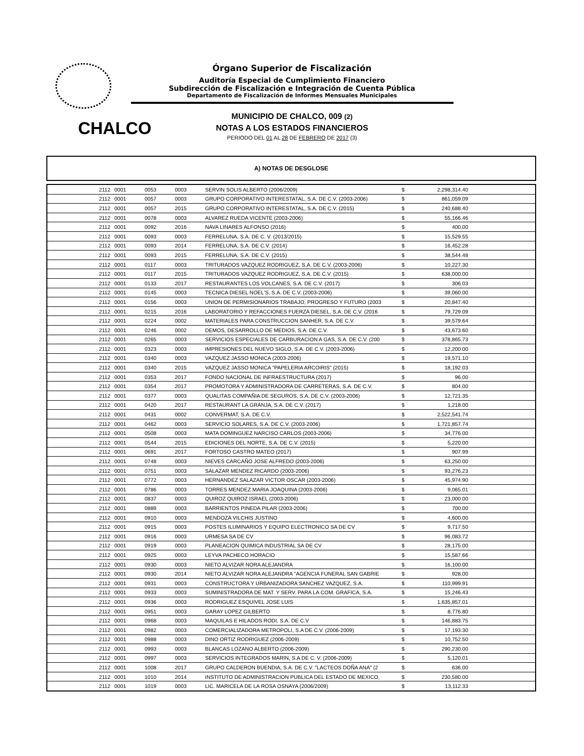Órgano Superior de Fiscalización
Auditoría Especial de Cumplimiento Financiero
Subdirección de Fiscalización e Integración de Cuenta Pública
Departamento de Fiscalización de Informes Mensuales Municipales
CHALCO
MUNICIPIO DE CHALCO, 009 (2)
NOTAS A LOS ESTADOS FINANCIEROS
PERIODO DEL 01 AL 28 DE FEBRERO DE 2017 (3)
A) NOTAS DE DESGLOSE
| 2112 | 0001 | 0053 | 0003 | SERVIN SOLIS ALBERTO (2006/2009) | $ | 2,298,314.40 | |
| 2112 | 0001 | 0057 | 0003 | GRUPO CORPORATIVO INTERESTATAL, S.A. DE C.V. (2003-2006) | $ | 861,059.09 | |
| 2112 | 0001 | 0057 | 2015 | GRUPO CORPORATIVO INTERESTATAL, S.A. DE C.V. (2015) | $ | 240,688.40 | |
| 2112 | 0001 | 0078 | 0003 | ALVAREZ RUEDA VICENTE (2003-2006) | $ | 55,166.46 | |
| 2112 | 0001 | 0092 | 2016 | NAVA LINARES ALFONSO (2016) | $ | 400.00 | |
| 2112 | 0001 | 0093 | 0003 | FERRELUNA, S.A. DE C. V. (2013/2015) | $ | 15,529.55 | |
| 2112 | 0001 | 0093 | 2014 | FERRELUNA, S.A. DE C.V. (2014) | $ | 16,452.28 | |
| 2112 | 0001 | 0093 | 2015 | FERRELUNA, S.A. DE C.V. (2015) | $ | 38,544.48 | |
| 2112 | 0001 | 0117 | 0003 | TRITURADOS VAZQUEZ RODRIGUEZ, S.A. DE C.V. (2003-2006) | $ | 10,227.30 | |
| 2112 | 0001 | 0117 | 2015 | TRITURADOS VAZQUEZ RODRIGUEZ, S.A. DE C.V. (2015) | $ | 638,000.00 | |
| 2112 | 0001 | 0133 | 2017 | RESTAURANTES LOS VOLCANES, S.A. DE C.V. (2017) | $ | 306.03 | |
| 2112 | 0001 | 0145 | 0003 | TECNICA DIESEL NOEL'S, S.A. DE C.V. (2003-2006) | $ | 39,060.00 | |
| 2112 | 0001 | 0156 | 0003 | UNION DE PERMISIONARIOS TRABAJO, PROGRESO Y FUTURO (2003 | $ | 20,847.40 | |
| 2112 | 0001. | 0215 | 2016 | LABORATORIO Y REFACCIONES FUERZA DIESEL, S.A. DE C.V. (2016 | $ | 79,729.09 | |
| 2112 | 0001 | 0224 | 0002 | MATERIALES PARA CONSTRUCCION SANHER, S.A. DE C.V. | $ | 39,579.64 | |
| 2112 | 0001 | 0246 | 0002 | DEMOS, DESARROLLO DE MEDIOS, S.A. DE C.V. | $ | 43,673.60 | |
| 2112 | 0001 | 0265 | 0003 | SERVICIOS ESPECIALES DE CARBURACION A GAS, S.A. DE C.V. (200 | $ | 378,865.73 | |
| 2112 | 0001 | 0323 | 0003 | IMPRESIONES DEL NUEVO SIGLO, S.A. DE C.V. (2003-2006) | $ | 12,200.00 | |
| 2112 | 0001 | 0340 | 0003 | VAZQUEZ JASSO MONICA (2003-2006) | $ | 19,571.10 | |
| 2112 | 0001 | 0340 | 2015 | VAZQUEZ JASSO MONICA "PAPELERIA ARCOIRIS" (2015) | $ | 18,192.03 | |
| 2112 | 0001 | 0353 | 2017 | FONDO NACIONAL DE INFRAESTRUCTURA (2017) | $ | 96.00 | |
| 2112 | 0001 | 0354 | 2017 | PROMOTORA Y ADMINISTRADORA DE CARRETERAS, S.A. DE C.V. | $ | 804.00 | |
| 2112 | 0001 | 0377 | 0003 | QUALITAS COMPAÑIA DE SEGUROS, S.A. DE C.V. (2003-2006) | $ | 12,721.35 | |
| 2112 | 0001 | 0420 | 2017 | RESTAURANT LA GRANJA, S.A. DE C.V. (2017) | $ | 1,218.00 | |
| 2112 | 0001 | 0431 | 0002 | CONVERMAT, S.A. DE C.V. | $ | 2,522,541.74 | |
| 2112 | 0001 | 0462 | 0003 | SERVICIO SOLARES, S.A. DE C.V. (2003-2006) | $ | 1,721,857.74 | |
| 2112 | 0001 | 0508 | 0003 | MATA DOMINGUEZ NARCISO CARLOS (2003-2006) | $ | 34,776.00 | |
| 2112 | 0001 | 0544 | 2015 | EDICIONES DEL NORTE, S.A. DE C.V. (2015) | $ | 5,220.00 | |
| 2112 | 0001 | 0691 | 2017 | FORTOSO CASTRO MATEO (2017) | $ | 907.99 | |
| 2112 | 0001 | 0748 | 0003 | NIEVES CARCAÑO JOSE ALFREDO (2003-2006) | $ | 63,250.00 | |
| 2112 | 0001 | 0751 | 0003 | SALAZAR MENDEZ RICARDO (2003-2006) | $ | 93,276.23 | |
| 2112 | 0001 | 0772 | 0003 | HERNANDEZ SALAZAR VICTOR OSCAR (2003-2006) | $ | 45,974.90 | |
| 2112 | 0001 | 0786 | 0003 | TORRES MENDEZ MARIA JOAQUINA (2003-2006) | $ | 9,065.01 | |
| 2112 | 0001 | 0837 | 0003 | QUIROZ QUIROZ ISRAEL (2003-2006) | $ | 23,000.00 | |
| 2112 | 0001 | 0889 | 0003 | BARRIENTOS PINEDA PILAR (2003-2006) | $ | 700.00 | |
| 2112 | 0001 | 0910 | 0003 | MENDOZA VILCHIS JUSTINO | $ | 4,600.00 | |
| 2112 | 0001 | 0915 | 0003 | POSTES ILUMINARIOS Y EQUIPO ELECTRONICO SA DE CV | $ | 9,717.50 | |
| 2112 | 0001 | 0916 | 0003 | URMESA SA DE CV | $ | 96,083.72 | |
| 2112 | 0001 | 0919 | 0003 | PLANEACION QUIMICA INDUSTRIAL SA DE CV | $ | 28,175.00 | |
| 2112 | 0001 | 0925 | 0003 | LEYVA PACHECO HORACIO | $ | 15,587.66 | |
| 2112 | 0001 | 0930 | 0003 | NIETO ALVIZAR NORA ALEJANDRA | $ | 16,100.00 | |
| 2112 | 0001 | 0930 | 2014 | NIETO ALVIZAR NORA ALEJANDRA "AGENCIA FUNERAL SAN GABRIE | $ | 928.00 | |
| 2112 | 0001 | 0931 | 0003 | CONSTRUCTORA Y URBANIZADORA SANCHEZ VAZQUEZ, S.A. | $ | 110,999.91 | |
| 2112 | 0001 | 0933 | 0003 | SUMINISTRADORA DE MAT. Y SERV. PARA LA COM. GRAFICA, S.A. | $ | 15,246.43 | |
| 2112 | 0001 | 0936 | 0003 | RODRIGUEZ ESQUIVEL JOSE LUIS | $ | 1,635,857.01 | |
| 2112 | 0001 | 0951 | 0003 | GARAY LOPEZ GILBERTO | $ | 8,776.80 | |
| 2112 | 0001 | 0968 | 0003 | MAQUILAS E HILADOS RODI, S.A. DE C.V | $ | 146,883.75 | |
| 2112 | 0001 | 0982 | 0003 | COMERCIALIZADORA METROPOLI, S.A DE C.V. (2006-2009) | $ | 17,193.30 | |
| 2112 | 0001 | 0988 | 0003 | DINO ORTIZ RODRIGUEZ (2006-2009) | $ | 10,752.50 | |
| 2112 | 0001 | 0993 | 0003 | BLANCAS LOZANO ALBERTO (2006-2009) | $ | 290,230.00 | |
| 2112 | 0001 | 0997 | 0003 | SERVICIOS INTEGRADOS MARIN, S.A DE C. V. (2006-2009) | $ | 5,120.01 | |
| 2112 | 0001 | 1008 | 2017 | GRUPO CALDERON BUENDIA, S.A. DE C.V. "LACTEOS DOÑA ANA" (2 | $ | 636.00 | |
| 2112 | 0001 | 1010 | 2014 | INSTITUTO DE ADMINISTRACION PUBLICA DEL ESTADO DE MEXICO, | $ | 230,580.00 | |
| 2112 | 0001 | 1019 | 0003 | LIC. MARICELA DE LA ROSA OSNAYA (2006/2009) | $ | 13,112.33 | |